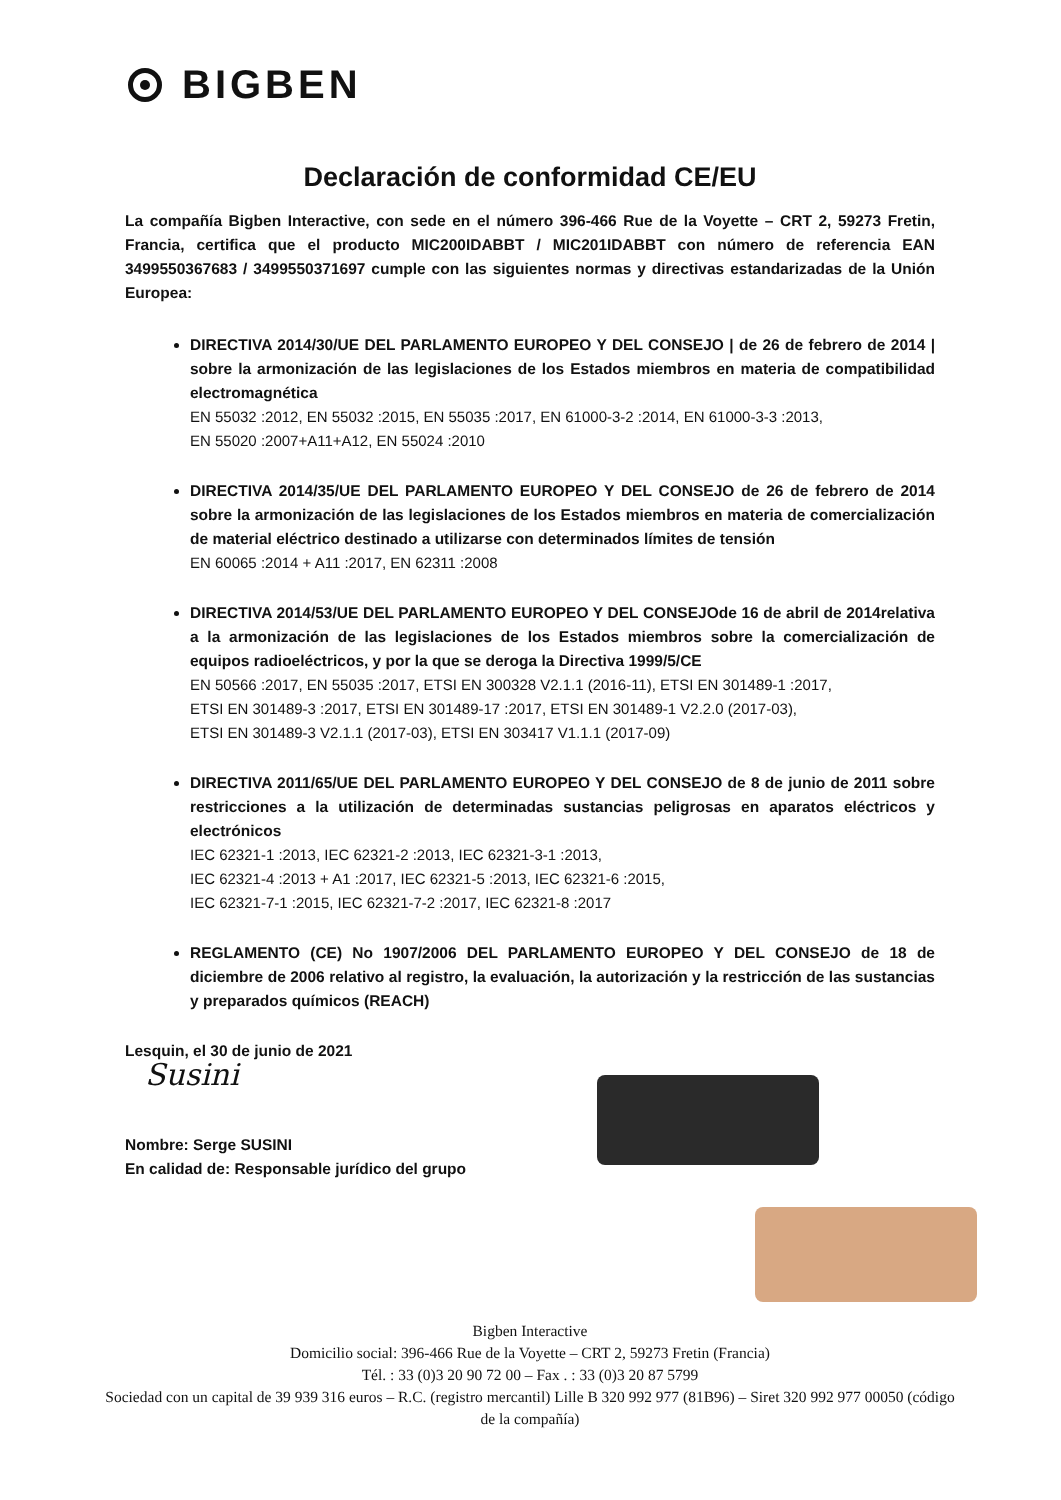BIGBEN
Declaración de conformidad CE/EU
La compañía Bigben Interactive, con sede en el número 396-466 Rue de la Voyette – CRT 2, 59273 Fretin, Francia, certifica que el producto MIC200IDABBT / MIC201IDABBT con número de referencia EAN 3499550367683 / 3499550371697 cumple con las siguientes normas y directivas estandarizadas de la Unión Europea:
DIRECTIVA 2014/30/UE DEL PARLAMENTO EUROPEO Y DEL CONSEJO | de 26 de febrero de 2014 | sobre la armonización de las legislaciones de los Estados miembros en materia de compatibilidad electromagnética
EN 55032 :2012, EN 55032 :2015, EN 55035 :2017, EN 61000-3-2 :2014, EN 61000-3-3 :2013,
EN 55020 :2007+A11+A12, EN 55024 :2010
DIRECTIVA 2014/35/UE DEL PARLAMENTO EUROPEO Y DEL CONSEJO de 26 de febrero de 2014 sobre la armonización de las legislaciones de los Estados miembros en materia de comercialización de material eléctrico destinado a utilizarse con determinados límites de tensión
EN 60065 :2014 + A11 :2017, EN 62311 :2008
DIRECTIVA 2014/53/UE DEL PARLAMENTO EUROPEO Y DEL CONSEJOde 16 de abril de 2014relativa a la armonización de las legislaciones de los Estados miembros sobre la comercialización de equipos radioeléctricos, y por la que se deroga la Directiva 1999/5/CE
EN 50566 :2017, EN 55035 :2017, ETSI EN 300328 V2.1.1 (2016-11), ETSI EN 301489-1 :2017,
ETSI EN 301489-3 :2017, ETSI EN 301489-17 :2017, ETSI EN 301489-1 V2.2.0 (2017-03),
ETSI EN 301489-3 V2.1.1 (2017-03), ETSI EN 303417 V1.1.1 (2017-09)
DIRECTIVA 2011/65/UE DEL PARLAMENTO EUROPEO Y DEL CONSEJO de 8 de junio de 2011 sobre restricciones a la utilización de determinadas sustancias peligrosas en aparatos eléctricos y electrónicos
IEC 62321-1 :2013, IEC 62321-2 :2013, IEC 62321-3-1 :2013,
IEC 62321-4 :2013 + A1 :2017, IEC 62321-5 :2013, IEC 62321-6 :2015,
IEC 62321-7-1 :2015, IEC 62321-7-2 :2017, IEC 62321-8 :2017
REGLAMENTO (CE) No 1907/2006 DEL PARLAMENTO EUROPEO Y DEL CONSEJO de 18 de diciembre de 2006 relativo al registro, la evaluación, la autorización y la restricción de las sustancias y preparados químicos (REACH)
Lesquin, el 30 de junio de 2021
Susini
Nombre: Serge SUSINI
En calidad de: Responsable jurídico del grupo
Bigben Interactive
Domicilio social: 396-466 Rue de la Voyette – CRT 2, 59273 Fretin (Francia)
Tél. : 33 (0)3 20 90 72 00 – Fax . : 33 (0)3 20 87 5799
Sociedad con un capital de 39 939 316 euros – R.C. (registro mercantil) Lille B 320 992 977 (81B96) – Siret 320 992 977 00050 (código de la compañía)